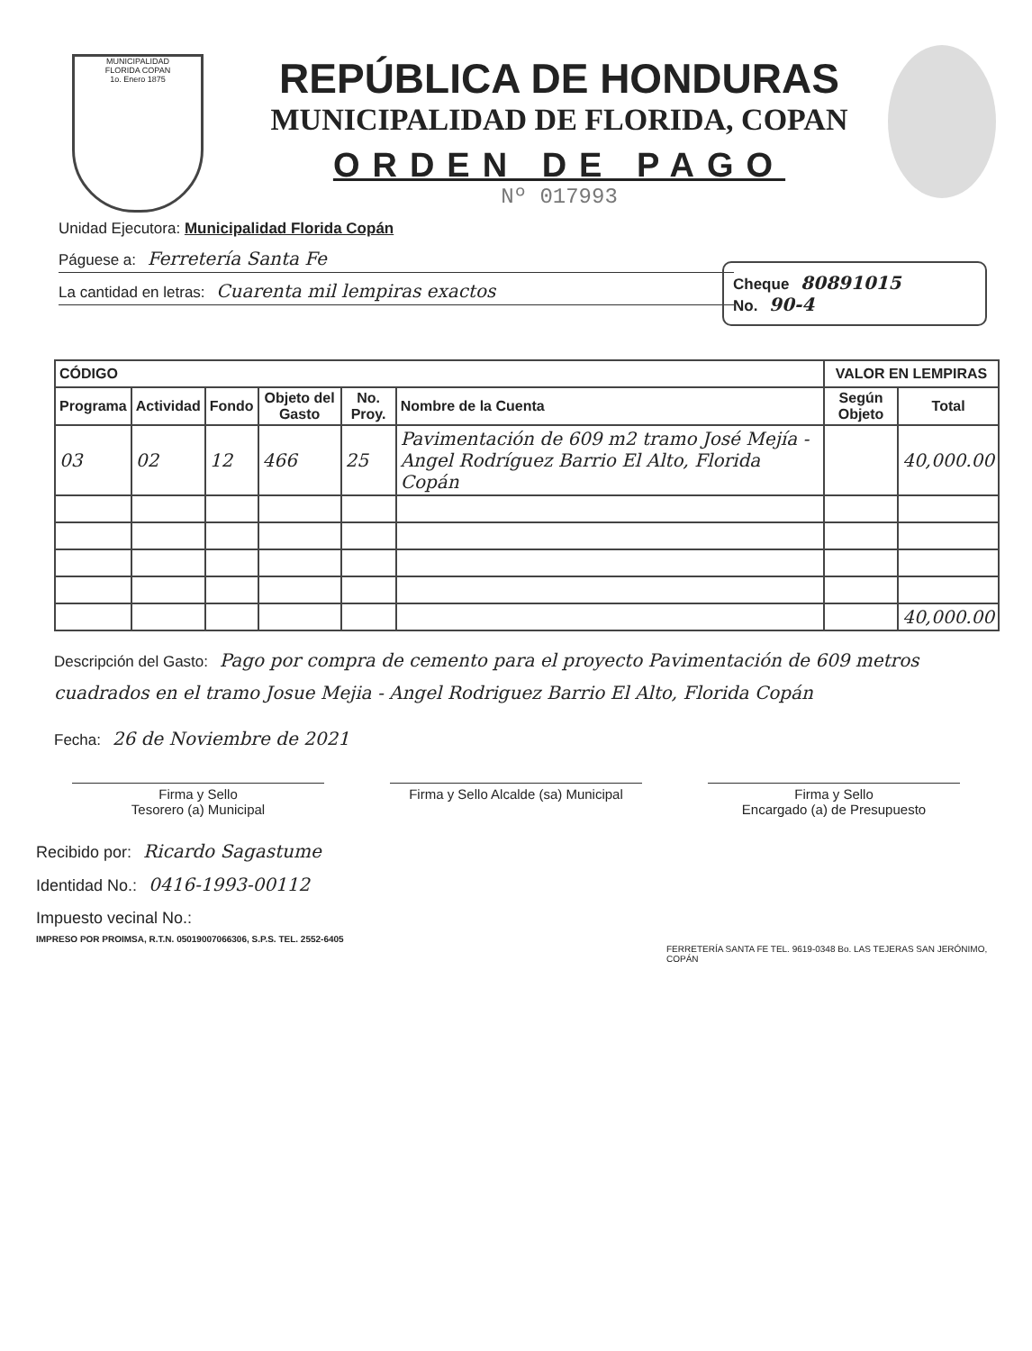MUNICIPALIDAD
FLORIDA COPAN
1o. Enero 1875
REPÚBLICA DE HONDURAS
MUNICIPALIDAD DE FLORIDA, COPAN
ORDEN DE PAGO
Nº 017993
Unidad Ejecutora: Municipalidad Florida Copán
Páguese a: Ferretería Santa Fe
La cantidad en letras: Cuarenta mil lempiras exactos
Cheque 80891015
No. 90-4
| CÓDIGO | | | | | | VALOR EN LEMPIRAS | |
| --- | --- | --- | --- | --- | --- | --- | --- |
| Programa | Actividad | Fondo | Objeto del Gasto | No. Proy. | Nombre de la Cuenta | Según Objeto | Total |
| 03 | 02 | 12 | 466 | 25 | Pavimentación de 609 m2 tramo José Mejía - Angel Rodríguez Barrio El Alto, Florida Copán | | 40,000.00 |
| | | | | | | | 40,000.00 |
Descripción del Gasto: Pago por compra de cemento para el proyecto Pavimentación de 609 metros cuadrados en el tramo Josue Mejia - Angel Rodriguez Barrio El Alto, Florida Copán
Fecha: 26 de Noviembre de 2021
Firma y Sello
Tesorero (a) Municipal
Firma y Sello Alcalde (sa) Municipal
Firma y Sello
Encargado (a) de Presupuesto
Recibido por: Ricardo Sagastume
Identidad No.: 0416-1993-00112
Impuesto vecinal No.:
IMPRESO POR PROIMSA, R.T.N. 05019007066306, S.P.S. TEL. 2552-6405
FERRETERÍA SANTA FE TEL. 9619-0348 Bo. LAS TEJERAS SAN JERÓNIMO, COPÁN